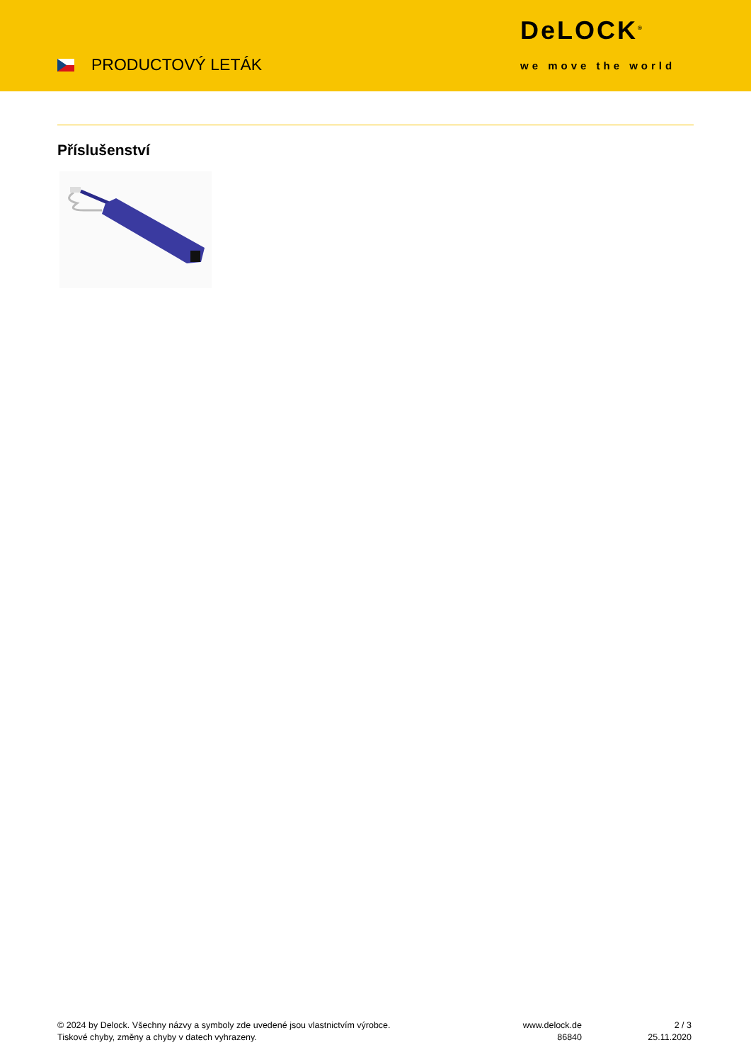PRODUCTOVÝ LETÁK
DeLOCK<sup>®</sup>
we move the world
Příslušenství
© 2024 by Delock. Všechny názvy a symboly zde uvedené jsou vlastnictvím výrobce.
Tiskové chyby, změny a chyby v datech vyhrazeny.
www.delock.de
86840
2 / 3
25.11.2020